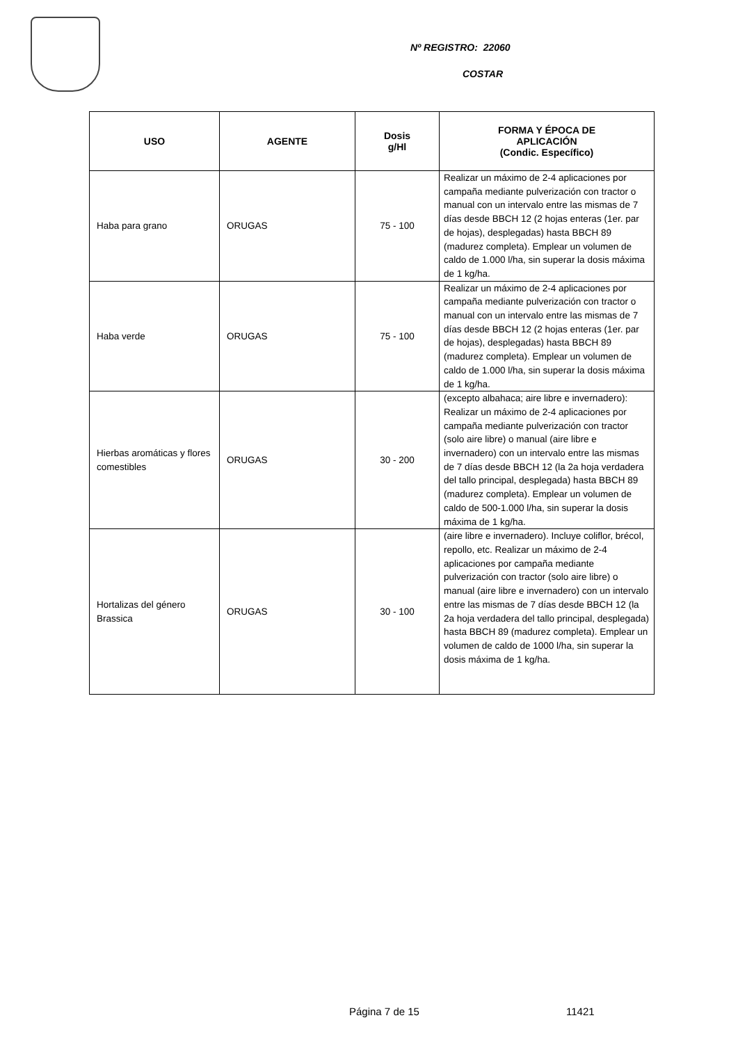Nº REGISTRO: 22060
COSTAR
| USO | AGENTE | Dosis g/Hl | FORMA Y ÉPOCA DE APLICACIÓN (Condic. Específico) |
| --- | --- | --- | --- |
| Haba para grano | ORUGAS | 75 - 100 | Realizar un máximo de 2-4 aplicaciones por campaña mediante pulverización con tractor o manual con un intervalo entre las mismas de 7 días desde BBCH 12 (2 hojas enteras (1er. par de hojas), desplegadas) hasta BBCH 89 (madurez completa). Emplear un volumen de caldo de 1.000 l/ha, sin superar la dosis máxima de 1 kg/ha. |
| Haba verde | ORUGAS | 75 - 100 | Realizar un máximo de 2-4 aplicaciones por campaña mediante pulverización con tractor o manual con un intervalo entre las mismas de 7 días desde BBCH 12 (2 hojas enteras (1er. par de hojas), desplegadas) hasta BBCH 89 (madurez completa). Emplear un volumen de caldo de 1.000 l/ha, sin superar la dosis máxima de 1 kg/ha. |
| Hierbas aromáticas y flores comestibles | ORUGAS | 30 - 200 | (excepto albahaca; aire libre e invernadero): Realizar un máximo de 2-4 aplicaciones por campaña mediante pulverización con tractor (solo aire libre) o manual (aire libre e invernadero) con un intervalo entre las mismas de 7 días desde BBCH 12 (la 2a hoja verdadera del tallo principal, desplegada) hasta BBCH 89 (madurez completa). Emplear un volumen de caldo de 500-1.000 l/ha, sin superar la dosis máxima de 1 kg/ha. |
| Hortalizas del género Brassica | ORUGAS | 30 - 100 | (aire libre e invernadero). Incluye coliflor, brécol, repollo, etc. Realizar un máximo de 2-4 aplicaciones por campaña mediante pulverización con tractor (solo aire libre) o manual (aire libre e invernadero) con un intervalo entre las mismas de 7 días desde BBCH 12 (la 2a hoja verdadera del tallo principal, desplegada) hasta BBCH 89 (madurez completa). Emplear un volumen de caldo de 1000 l/ha, sin superar la dosis máxima de 1 kg/ha. |
Página 7 de 15 11421